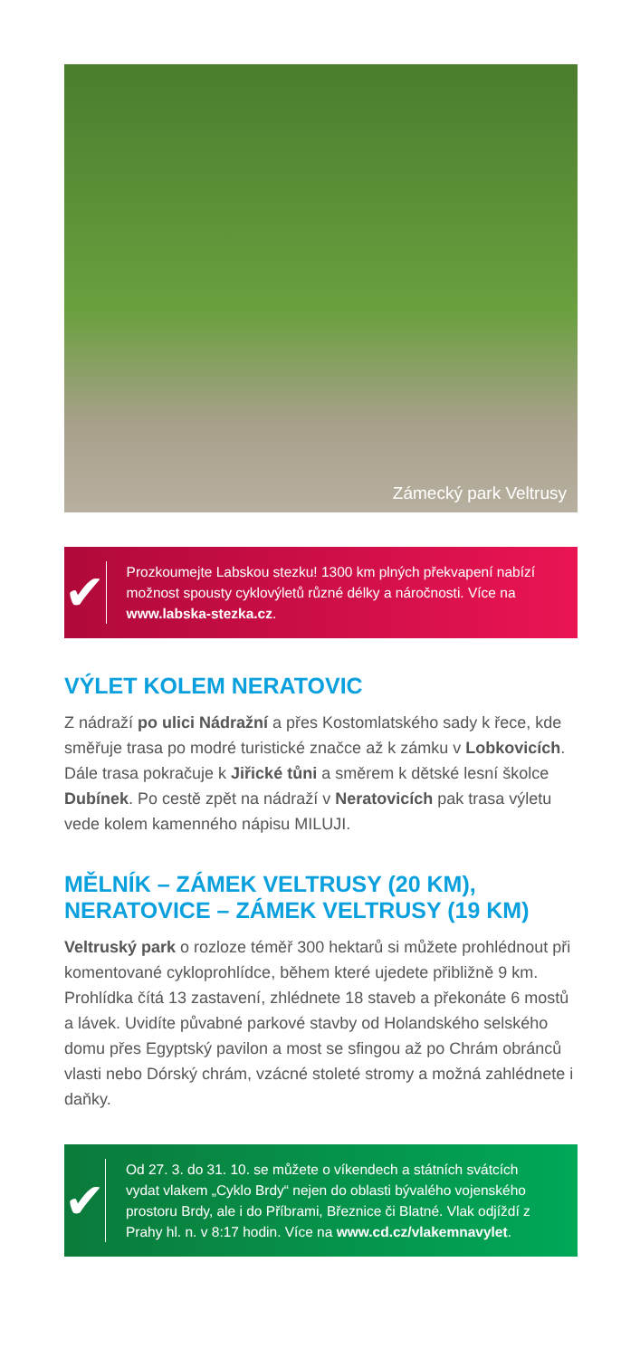Zámecký park Veltrusy
✔
Prozkoumejte Labskou stezku! 1300 km plných překvapení nabízí možnost spousty cyklovýletů různé délky a náročnosti. Více na www.labska-stezka.cz.
VÝLET KOLEM NERATOVIC
Z nádraží po ulici Nádražní a přes Kostomlatského sady k řece, kde směřuje trasa po modré turistické značce až k zámku v Lobkovicích. Dále trasa pokračuje k Jiřické tůni a směrem k dětské lesní školce Dubínek. Po cestě zpět na nádraží v Neratovicích pak trasa výletu vede kolem kamenného nápisu MILUJI.
MĚLNÍK – ZÁMEK VELTRUSY (20 KM),
NERATOVICE – ZÁMEK VELTRUSY (19 KM)
Veltruský park o rozloze téměř 300 hektarů si můžete prohlédnout při komentované cykloprohlídce, během které ujedete přibližně 9 km. Prohlídka čítá 13 zastavení, zhlédnete 18 staveb a překonáte 6 mostů a lávek. Uvidíte půvabné parkové stavby od Holandského selského domu přes Egyptský pavilon a most se sfingou až po Chrám obránců vlasti nebo Dórský chrám, vzácné stoleté stromy a možná zahlédnete i daňky.
✔
Od 27. 3. do 31. 10. se můžete o víkendech a státních svátcích vydat vlakem „Cyklo Brdy“ nejen do oblasti bývalého vojenského prostoru Brdy, ale i do Příbrami, Březnice či Blatné. Vlak odjíždí z Prahy hl. n. v 8:17 hodin. Více na www.cd.cz/vlakemnavylet.